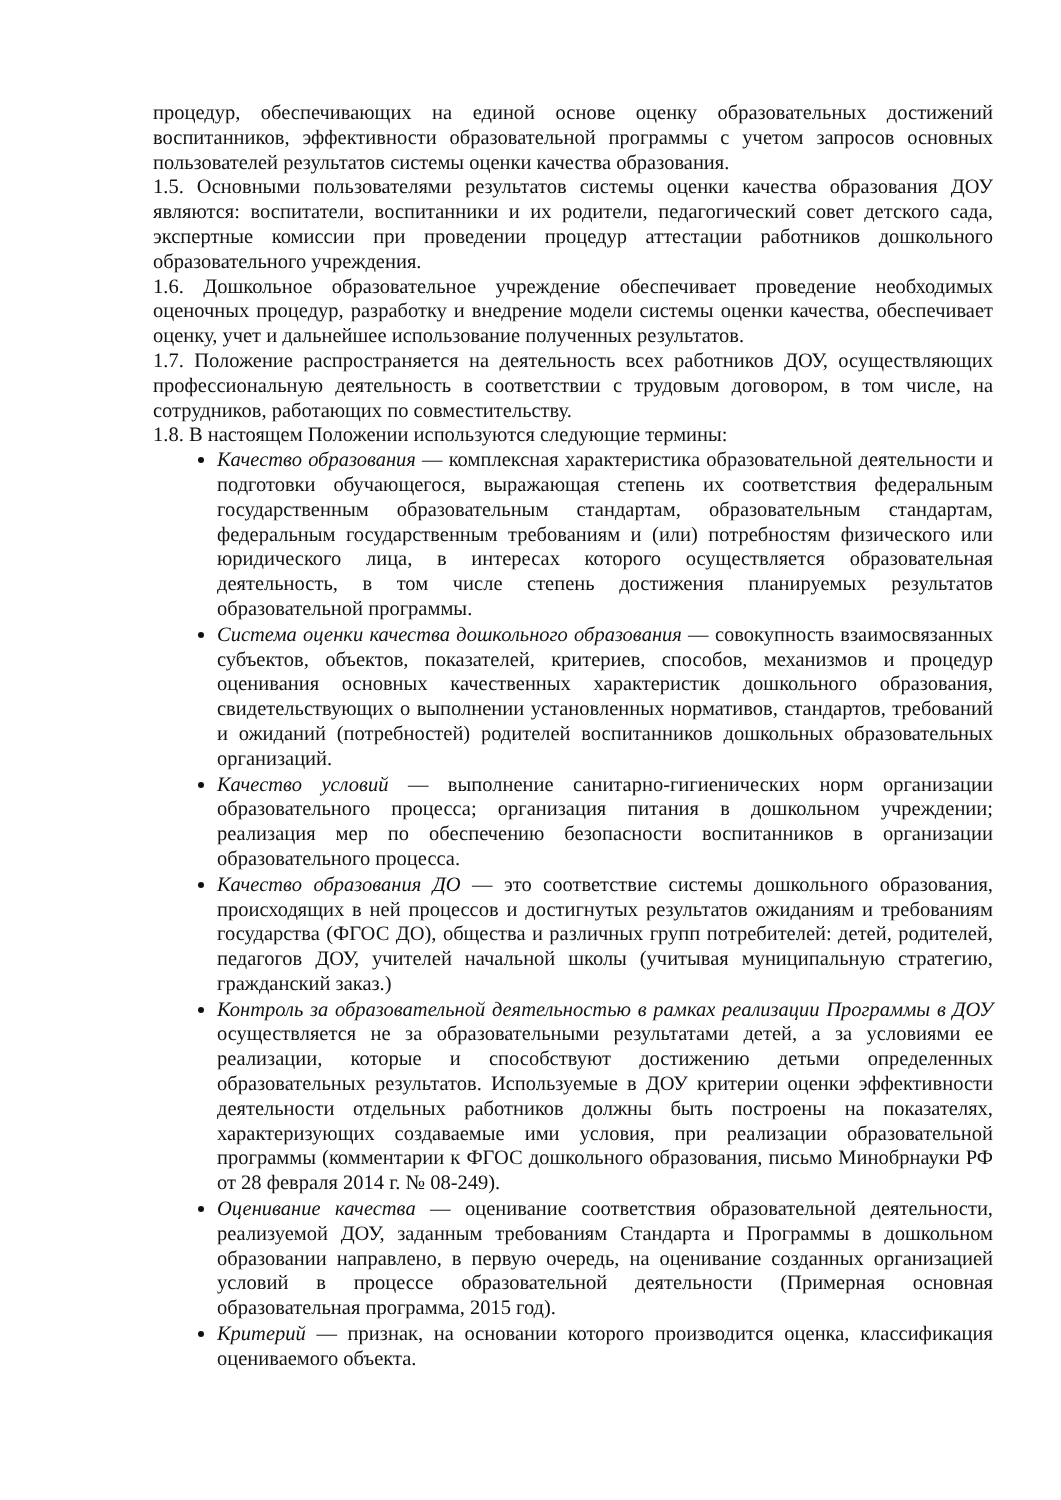процедур, обеспечивающих на единой основе оценку образовательных достижений воспитанников, эффективности образовательной программы с учетом запросов основных пользователей результатов системы оценки качества образования.
1.5. Основными пользователями результатов системы оценки качества образования ДОУ являются: воспитатели, воспитанники и их родители, педагогический совет детского сада, экспертные комиссии при проведении процедур аттестации работников дошкольного образовательного учреждения.
1.6. Дошкольное образовательное учреждение обеспечивает проведение необходимых оценочных процедур, разработку и внедрение модели системы оценки качества, обеспечивает оценку, учет и дальнейшее использование полученных результатов.
1.7. Положение распространяется на деятельность всех работников ДОУ, осуществляющих профессиональную деятельность в соответствии с трудовым договором, в том числе, на сотрудников, работающих по совместительству.
1.8. В настоящем Положении используются следующие термины:
Качество образования — комплексная характеристика образовательной деятельности и подготовки обучающегося, выражающая степень их соответствия федеральным государственным образовательным стандартам, образовательным стандартам, федеральным государственным требованиям и (или) потребностям физического или юридического лица, в интересах которого осуществляется образовательная деятельность, в том числе степень достижения планируемых результатов образовательной программы.
Система оценки качества дошкольного образования — совокупность взаимосвязанных субъектов, объектов, показателей, критериев, способов, механизмов и процедур оценивания основных качественных характеристик дошкольного образования, свидетельствующих о выполнении установленных нормативов, стандартов, требований и ожиданий (потребностей) родителей воспитанников дошкольных образовательных организаций.
Качество условий — выполнение санитарно-гигиенических норм организации образовательного процесса; организация питания в дошкольном учреждении; реализация мер по обеспечению безопасности воспитанников в организации образовательного процесса.
Качество образования ДО — это соответствие системы дошкольного образования, происходящих в ней процессов и достигнутых результатов ожиданиям и требованиям государства (ФГОС ДО), общества и различных групп потребителей: детей, родителей, педагогов ДОУ, учителей начальной школы (учитывая муниципальную стратегию, гражданский заказ.)
Контроль за образовательной деятельностью в рамках реализации Программы в ДОУ осуществляется не за образовательными результатами детей, а за условиями ее реализации, которые и способствуют достижению детьми определенных образовательных результатов. Используемые в ДОУ критерии оценки эффективности деятельности отдельных работников должны быть построены на показателях, характеризующих создаваемые ими условия, при реализации образовательной программы (комментарии к ФГОС дошкольного образования, письмо Минобрнауки РФ от 28 февраля 2014 г. № 08-249).
Оценивание качества — оценивание соответствия образовательной деятельности, реализуемой ДОУ, заданным требованиям Стандарта и Программы в дошкольном образовании направлено, в первую очередь, на оценивание созданных организацией условий в процессе образовательной деятельности (Примерная основная образовательная программа, 2015 год).
Критерий — признак, на основании которого производится оценка, классификация оцениваемого объекта.